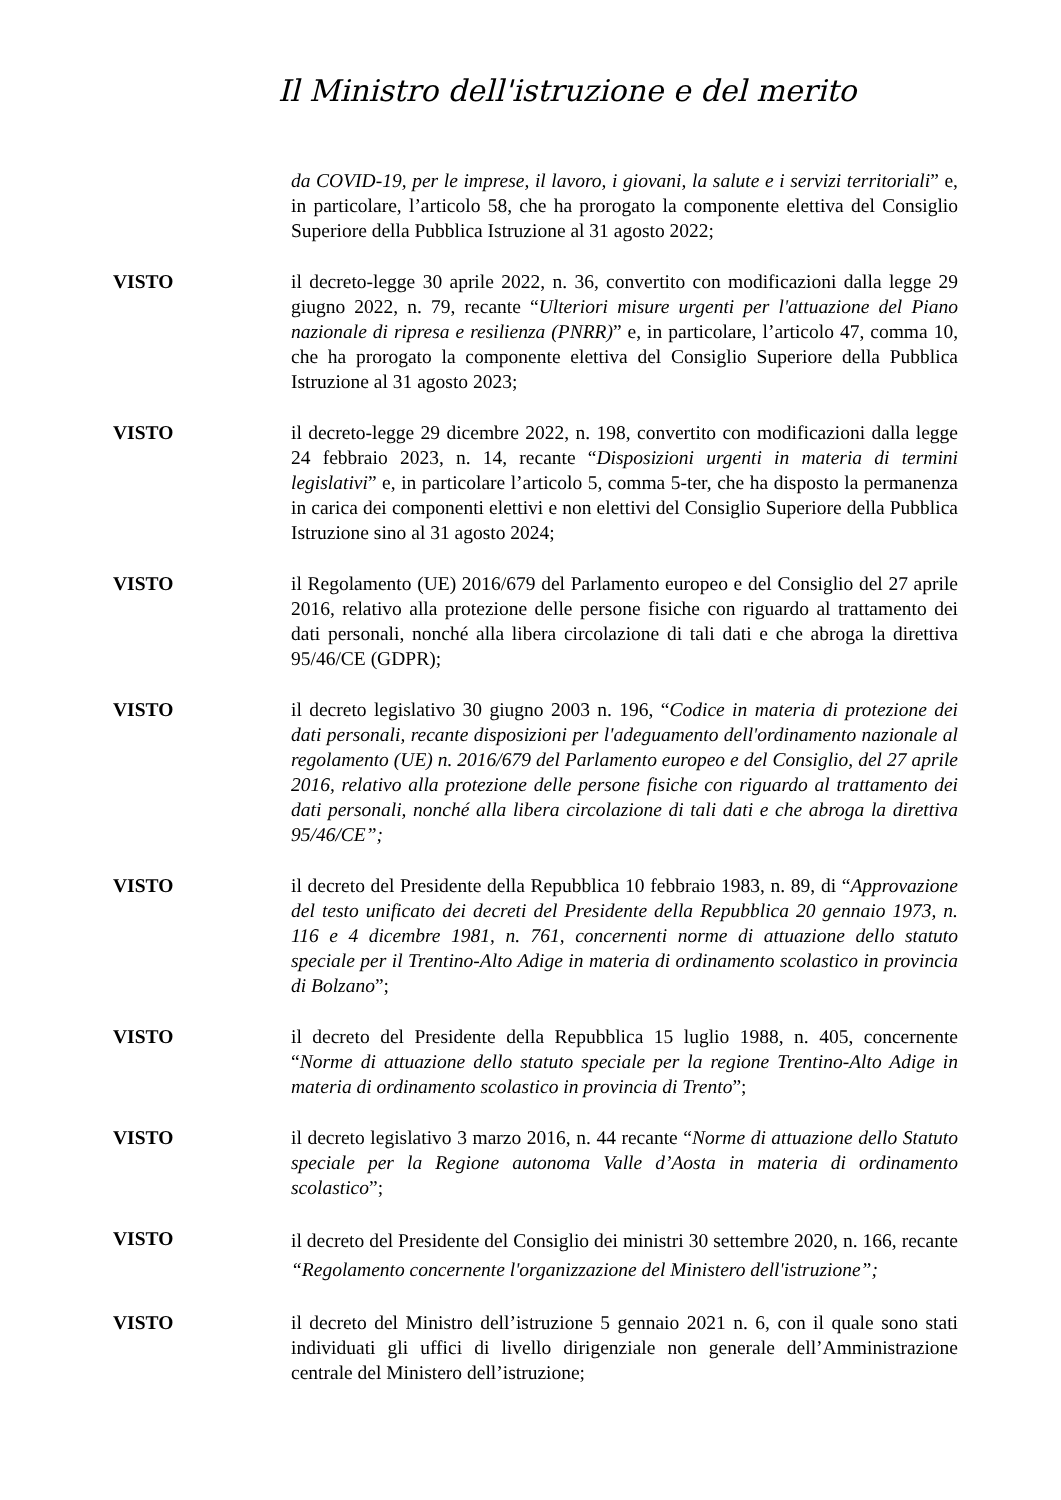Il Ministro dell'istruzione e del merito
da COVID-19, per le imprese, il lavoro, i giovani, la salute e i servizi territoriali” e, in particolare, l’articolo 58, che ha prorogato la componente elettiva del Consiglio Superiore della Pubblica Istruzione al 31 agosto 2022;
VISTO il decreto-legge 30 aprile 2022, n. 36, convertito con modificazioni dalla legge 29 giugno 2022, n. 79, recante “Ulteriori misure urgenti per l'attuazione del Piano nazionale di ripresa e resilienza (PNRR)” e, in particolare, l’articolo 47, comma 10, che ha prorogato la componente elettiva del Consiglio Superiore della Pubblica Istruzione al 31 agosto 2023;
VISTO il decreto-legge 29 dicembre 2022, n. 198, convertito con modificazioni dalla legge 24 febbraio 2023, n. 14, recante “Disposizioni urgenti in materia di termini legislativi” e, in particolare l’articolo 5, comma 5-ter, che ha disposto la permanenza in carica dei componenti elettivi e non elettivi del Consiglio Superiore della Pubblica Istruzione sino al 31 agosto 2024;
VISTO il Regolamento (UE) 2016/679 del Parlamento europeo e del Consiglio del 27 aprile 2016, relativo alla protezione delle persone fisiche con riguardo al trattamento dei dati personali, nonché alla libera circolazione di tali dati e che abroga la direttiva 95/46/CE (GDPR);
VISTO il decreto legislativo 30 giugno 2003 n. 196, “Codice in materia di protezione dei dati personali, recante disposizioni per l'adeguamento dell'ordinamento nazionale al regolamento (UE) n. 2016/679 del Parlamento europeo e del Consiglio, del 27 aprile 2016, relativo alla protezione delle persone fisiche con riguardo al trattamento dei dati personali, nonché alla libera circolazione di tali dati e che abroga la direttiva 95/46/CE”;
VISTO il decreto del Presidente della Repubblica 10 febbraio 1983, n. 89, di “Approvazione del testo unificato dei decreti del Presidente della Repubblica 20 gennaio 1973, n. 116 e 4 dicembre 1981, n. 761, concernenti norme di attuazione dello statuto speciale per il Trentino-Alto Adige in materia di ordinamento scolastico in provincia di Bolzano”;
VISTO il decreto del Presidente della Repubblica 15 luglio 1988, n. 405, concernente “Norme di attuazione dello statuto speciale per la regione Trentino-Alto Adige in materia di ordinamento scolastico in provincia di Trento”;
VISTO il decreto legislativo 3 marzo 2016, n. 44 recante “Norme di attuazione dello Statuto speciale per la Regione autonoma Valle d’Aosta in materia di ordinamento scolastico”;
VISTO
il decreto del Presidente del Consiglio dei ministri 30 settembre 2020, n. 166, recante “Regolamento concernente l'organizzazione del Ministero dell'istruzione”;
VISTO il decreto del Ministro dell’istruzione 5 gennaio 2021 n. 6, con il quale sono stati individuati gli uffici di livello dirigenziale non generale dell’Amministrazione centrale del Ministero dell’istruzione;